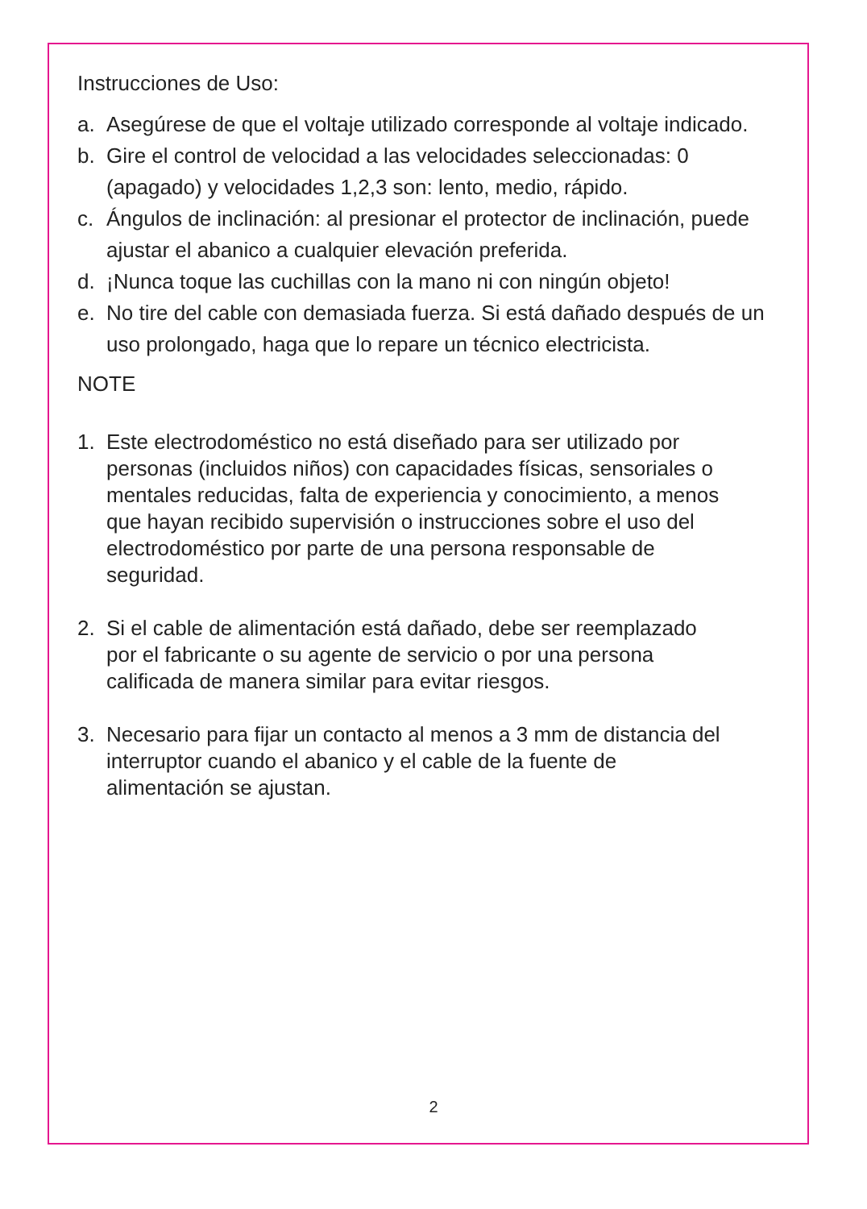Instrucciones de Uso:
a. Asegúrese de que el voltaje utilizado corresponde al voltaje indicado.
b. Gire el control de velocidad a las velocidades seleccionadas: 0 (apagado) y velocidades 1,2,3 son: lento, medio, rápido.
c. Ángulos de inclinación: al presionar el protector de inclinación, puede ajustar el abanico a cualquier elevación preferida.
d. ¡Nunca toque las cuchillas con la mano ni con ningún objeto!
e. No tire del cable con demasiada fuerza. Si está dañado después de un uso prolongado, haga que lo repare un técnico electricista.
NOTE
1. Este electrodoméstico no está diseñado para ser utilizado por personas (incluidos niños) con capacidades físicas, sensoriales o mentales reducidas, falta de experiencia y conocimiento, a menos que hayan recibido supervisión o instrucciones sobre el uso del electrodoméstico por parte de una persona responsable de seguridad.
2. Si el cable de alimentación está dañado, debe ser reemplazado por el fabricante o su agente de servicio o por una persona calificada de manera similar para evitar riesgos.
3. Necesario para fijar un contacto al menos a 3 mm de distancia del interruptor cuando el abanico y el cable de la fuente de alimentación se ajustan.
2